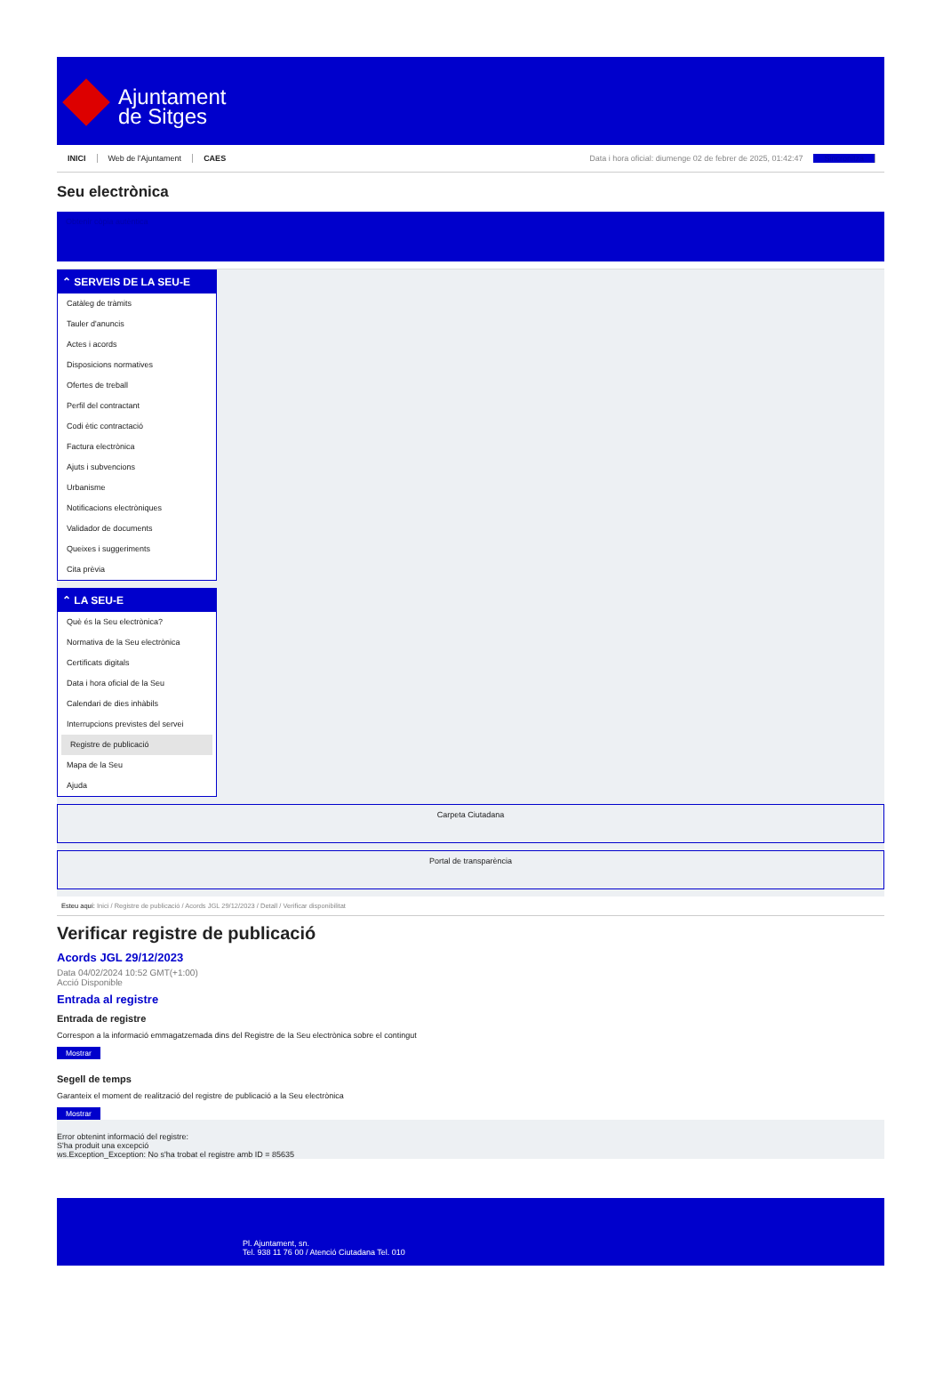Ajuntament
de Sitges
INICI Web de l'Ajuntament CAES Data i hora oficial: diumenge 02 de febrer de 2025, 01:42:47 Sincronitza
Seu electrònica
Obtenir còpia autèntica
⌃ SERVEIS DE LA SEU-E
Catàleg de tràmits
Tauler d'anuncis
Actes i acords
Disposicions normatives
Ofertes de treball
Perfil del contractant
Codi ètic contractació
Factura electrònica
Ajuts i subvencions
Urbanisme
Notificacions electròniques
Validador de documents
Queixes i suggeriments
Cita prèvia
⌃ LA SEU-E
Què és la Seu electrònica?
Normativa de la Seu electrònica
Certificats digitals
Data i hora oficial de la Seu
Calendari de dies inhàbils
Interrupcions previstes del servei
Registre de publicació
Mapa de la Seu
Ajuda
Carpeta Ciutadana
Portal de transparència
Esteu aquí: Inici / Registre de publicació / Acords JGL 29/12/2023 / Detall / Verificar disponibilitat
Verificar registre de publicació
Acords JGL 29/12/2023
Data 04/02/2024 10:52 GMT(+1:00)
Acció Disponible
Entrada al registre
Entrada de registre
Correspon a la informació emmagatzemada dins del Registre de la Seu electrònica sobre el contingut
Mostrar
Segell de temps
Garanteix el moment de realització del registre de publicació a la Seu electrònica
Mostrar
Error obtenint informació del registre:
S'ha produit una excepció
ws.Exception_Exception: No s'ha trobat el registre amb ID = 85635
Pl. Ajuntament, sn.
Tel. 938 11 76 00 / Atenció Ciutadana Tel. 010